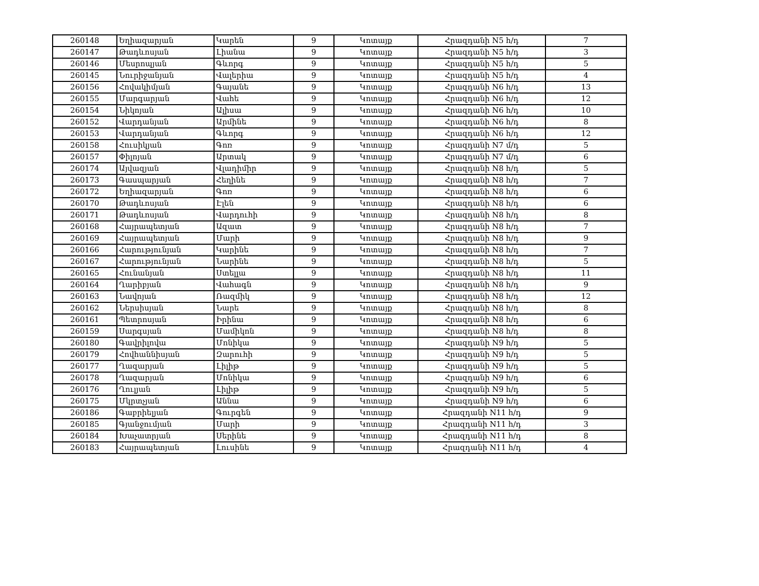| 260148 | Եղիազարյան | Կարեն | 9 | Կոտայք | Հրազդանի N5 հ/դ | 7 |
| 260147 | Թադևոսյան | Լիանա | 9 | Կոտայք | Հրազդանի N5 հ/դ | 3 |
| 260146 | Մեսրոպյան | Գևորգ | 9 | Կոտայք | Հրազդանի N5 հ/դ | 5 |
| 260145 | Նուրիջանյան | Վալերիա | 9 | Կոտայք | Հրազդանի N5 հ/դ | 4 |
| 260156 | Հովակիմյան | Գայանե | 9 | Կոտայք | Հրազդանի N6 հ/դ | 13 |
| 260155 | Մարգարյան | Վահե | 9 | Կոտայք | Հրազդանի N6 հ/դ | 12 |
| 260154 | Նիկոյան | Ալիսա | 9 | Կոտայք | Հրազդանի N6 հ/դ | 10 |
| 260152 | Վարդանյան | Արմինե | 9 | Կոտայք | Հրազդանի N6 հ/դ | 8 |
| 260153 | Վարդանյան | Գևորգ | 9 | Կոտայք | Հրազդանի N6 հ/դ | 12 |
| 260158 | Հուսիկյան | Գոռ | 9 | Կոտայք | Հրազդանի N7 մ/դ | 5 |
| 260157 | Փիլոյան | Արտակ | 9 | Կոտայք | Հրազդանի N7 մ/դ | 6 |
| 260174 | Այվազյան | Վլադիմիր | 9 | Կոտայք | Հրազդանի N8 հ/դ | 5 |
| 260173 | Գասպարյան | Հեղինե | 9 | Կոտայք | Հրազդանի N8 հ/դ | 7 |
| 260172 | Եղիազարյան | Գոռ | 9 | Կոտայք | Հրազդանի N8 հ/դ | 6 |
| 260170 | Թադևոսյան | Էլեն | 9 | Կոտայք | Հրազդանի N8 հ/դ | 6 |
| 260171 | Թադևոսյան | Վարդուհի | 9 | Կոտայք | Հրազդանի N8 հ/դ | 8 |
| 260168 | Հայրապետյան | Ազատ | 9 | Կոտայք | Հրազդանի N8 հ/դ | 7 |
| 260169 | Հայրապետյան | Մարի | 9 | Կոտայք | Հրազդանի N8 հ/դ | 9 |
| 260166 | Հարությունյան | Կարինե | 9 | Կոտայք | Հրազդանի N8 հ/դ | 7 |
| 260167 | Հարությունյան | Նարինե | 9 | Կոտայք | Հրազդանի N8 հ/դ | 5 |
| 260165 | Հունանյան | Ստելլա | 9 | Կոտայք | Հրազդանի N8 հ/դ | 11 |
| 260164 | Ղարիբյան | Վահագն | 9 | Կոտայք | Հրազդանի N8 հ/դ | 9 |
| 260163 | Նավոյան | Ռազմիկ | 9 | Կոտայք | Հրազդանի N8 հ/դ | 12 |
| 260162 | Ներսիսյան | Նարե | 9 | Կոտայք | Հրազդանի N8 հ/դ | 8 |
| 260161 | Պետրոսյան | Իրինա | 9 | Կոտայք | Հրազդանի N8 հ/դ | 6 |
| 260159 | Սարգսյան | Մամիկոն | 9 | Կոտայք | Հրազդանի N8 հ/դ | 8 |
| 260180 | Գավրիլովա | Մոնիկա | 9 | Կոտայք | Հրազդանի N9 հ/դ | 5 |
| 260179 | Հովհաննիսյան | Զարուհի | 9 | Կոտայք | Հրազդանի N9 հ/դ | 5 |
| 260177 | Ղազարյան | Լիլիթ | 9 | Կոտայք | Հրազդանի N9 հ/դ | 5 |
| 260178 | Ղազարյան | Մոնիկա | 9 | Կոտայք | Հրազդանի N9 հ/դ | 6 |
| 260176 | Ղուլյան | Լիլիթ | 9 | Կոտայք | Հրազդանի N9 հ/դ | 5 |
| 260175 | Մկրտչյան | Աննա | 9 | Կոտայք | Հրազդանի N9 հ/դ | 6 |
| 260186 | Գաբրիելյան | Գուրգեն | 9 | Կոտայք | Հրազդանի N11 հ/դ | 9 |
| 260185 | Գյանջումյան | Մարի | 9 | Կոտայք | Հրազդանի N11 հ/դ | 3 |
| 260184 | Խաչատրյան | Սերինե | 9 | Կոտայք | Հրազդանի N11 հ/դ | 8 |
| 260183 | Հայրապետյան | Լուսինե | 9 | Կոտայք | Հրազդանի N11 հ/դ | 4 |